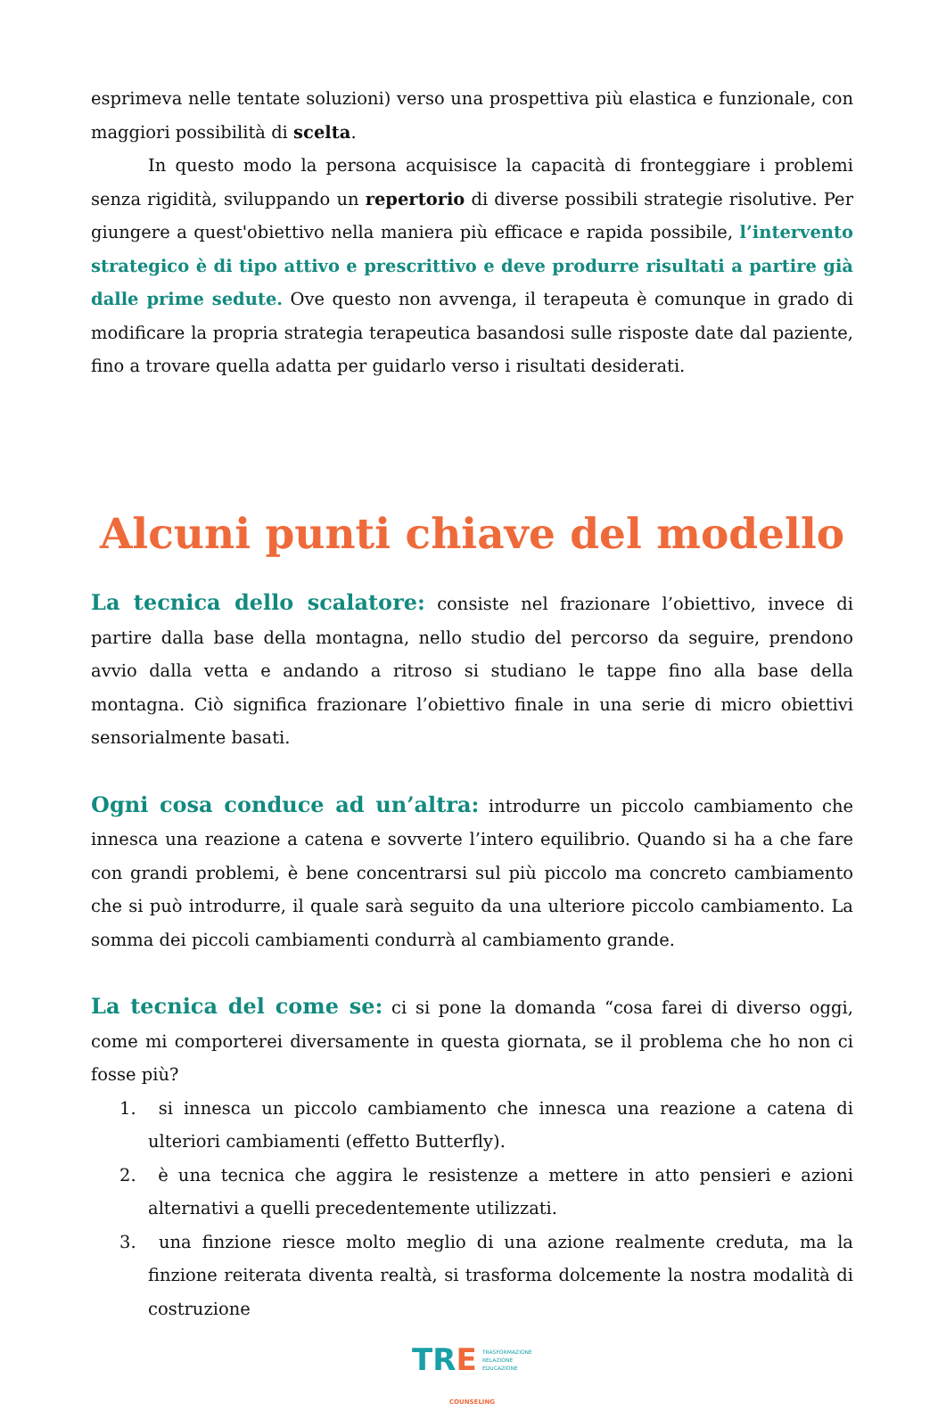esprimeva nelle tentate soluzioni) verso una prospettiva più elastica e funzionale, con maggiori possibilità di scelta.
In questo modo la persona acquisisce la capacità di fronteggiare i problemi senza rigidità, sviluppando un repertorio di diverse possibili strategie risolutive. Per giungere a quest'obiettivo nella maniera più efficace e rapida possibile, l’intervento strategico è di tipo attivo e prescrittivo e deve produrre risultati a partire già dalle prime sedute. Ove questo non avvenga, il terapeuta è comunque in grado di modificare la propria strategia terapeutica basandosi sulle risposte date dal paziente, fino a trovare quella adatta per guidarlo verso i risultati desiderati.
Alcuni punti chiave del modello
La tecnica dello scalatore: consiste nel frazionare l’obiettivo, invece di partire dalla base della montagna, nello studio del percorso da seguire, prendono avvio dalla vetta e andando a ritroso si studiano le tappe fino alla base della montagna. Ciò significa frazionare l’obiettivo finale in una serie di micro obiettivi sensorialmente basati.
Ogni cosa conduce ad un’altra: introdurre un piccolo cambiamento che innesca una reazione a catena e sovverte l’intero equilibrio. Quando si ha a che fare con grandi problemi, è bene concentrarsi sul più piccolo ma concreto cambiamento che si può introdurre, il quale sarà seguito da una ulteriore piccolo cambiamento. La somma dei piccoli cambiamenti condurrà al cambiamento grande.
La tecnica del come se: ci si pone la domanda “cosa farei di diverso oggi, come mi comporterei diversamente in questa giornata, se il problema che ho non ci fosse più?
1. si innesca un piccolo cambiamento che innesca una reazione a catena di ulteriori cambiamenti (effetto Butterfly).
2. è una tecnica che aggira le resistenze a mettere in atto pensieri e azioni alternativi a quelli precedentemente utilizzati.
3. una finzione riesce molto meglio di una azione realmente creduta, ma la finzione reiterata diventa realtà, si trasforma dolcemente la nostra modalità di costruzione
TRE TRASFORMAZIONE
RELAZIONE
EDUCAZIONE
COUNSELING